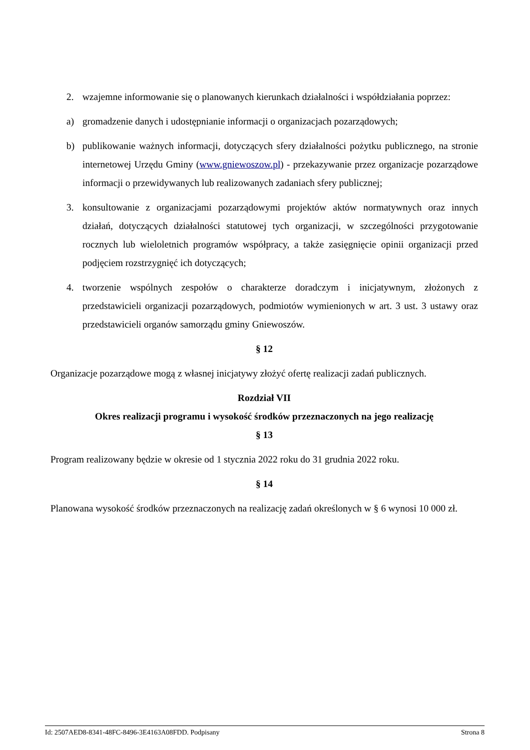2. wzajemne informowanie się o planowanych kierunkach działalności i współdziałania poprzez:
a) gromadzenie danych i udostępnianie informacji o organizacjach pozarządowych;
b) publikowanie ważnych informacji, dotyczących sfery działalności pożytku publicznego, na stronie internetowej Urzędu Gminy (www.gniewoszow.pl) - przekazywanie przez organizacje pozarządowe informacji o przewidywanych lub realizowanych zadaniach sfery publicznej;
3. konsultowanie z organizacjami pozarządowymi projektów aktów normatywnych oraz innych działań, dotyczących działalności statutowej tych organizacji, w szczególności przygotowanie rocznych lub wieloletnich programów współpracy, a także zasięgnięcie opinii organizacji przed podjęciem rozstrzygnięć ich dotyczących;
4. tworzenie wspólnych zespołów o charakterze doradczym i inicjatywnym, złożonych z przedstawicieli organizacji pozarządowych, podmiotów wymienionych w art. 3 ust. 3 ustawy oraz przedstawicieli organów samorządu gminy Gniewoszów.
§ 12
Organizacje pozarządowe mogą z własnej inicjatywy złożyć ofertę realizacji zadań publicznych.
Rozdział VII
Okres realizacji programu i wysokość środków przeznaczonych na jego realizację
§ 13
Program realizowany będzie w okresie od 1 stycznia 2022 roku do 31 grudnia 2022 roku.
§ 14
Planowana wysokość środków przeznaczonych na realizację zadań określonych w § 6 wynosi 10 000 zł.
Id: 2507AED8-8341-48FC-8496-3E4163A08FDD. Podpisany Strona 8